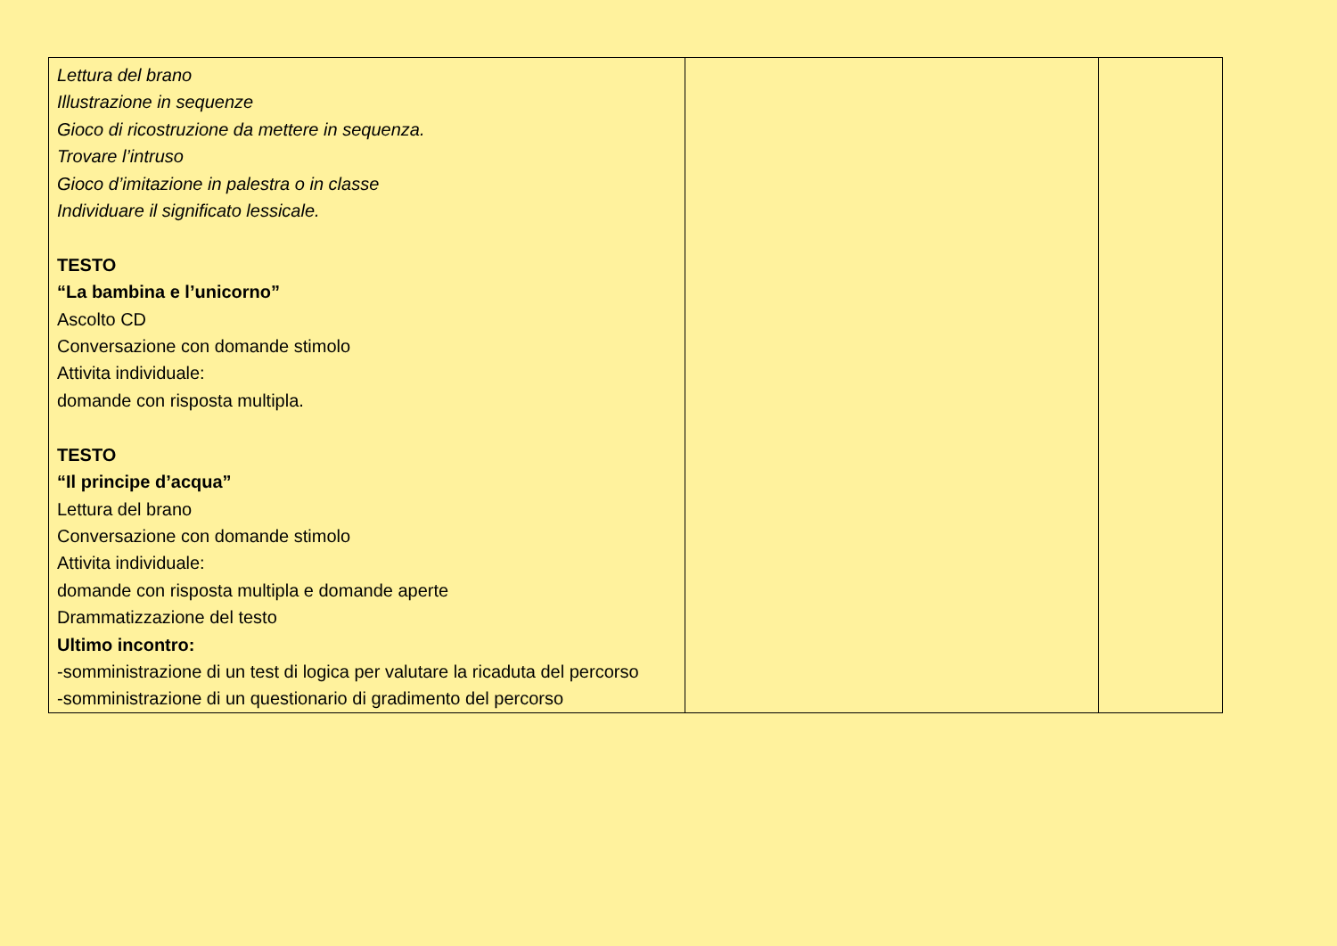| Lettura del brano Illustrazione in sequenze Gioco di ricostruzione da mettere in sequenza. Trovare l’intruso Gioco d’imitazione in palestra o in classe Individuare il significato lessicale. TESTO “La bambina e l’unicorno” Ascolto CD Conversazione con domande stimolo Attivita individuale: domande con risposta multipla. TESTO “Il principe d’acqua” Lettura del brano Conversazione con domande stimolo Attivita individuale: domande con risposta multipla e domande aperte Drammatizzazione del testo Ultimo incontro: -somministrazione di un test di logica per valutare la ricaduta del percorso -somministrazione di un questionario di gradimento del percorso | | |